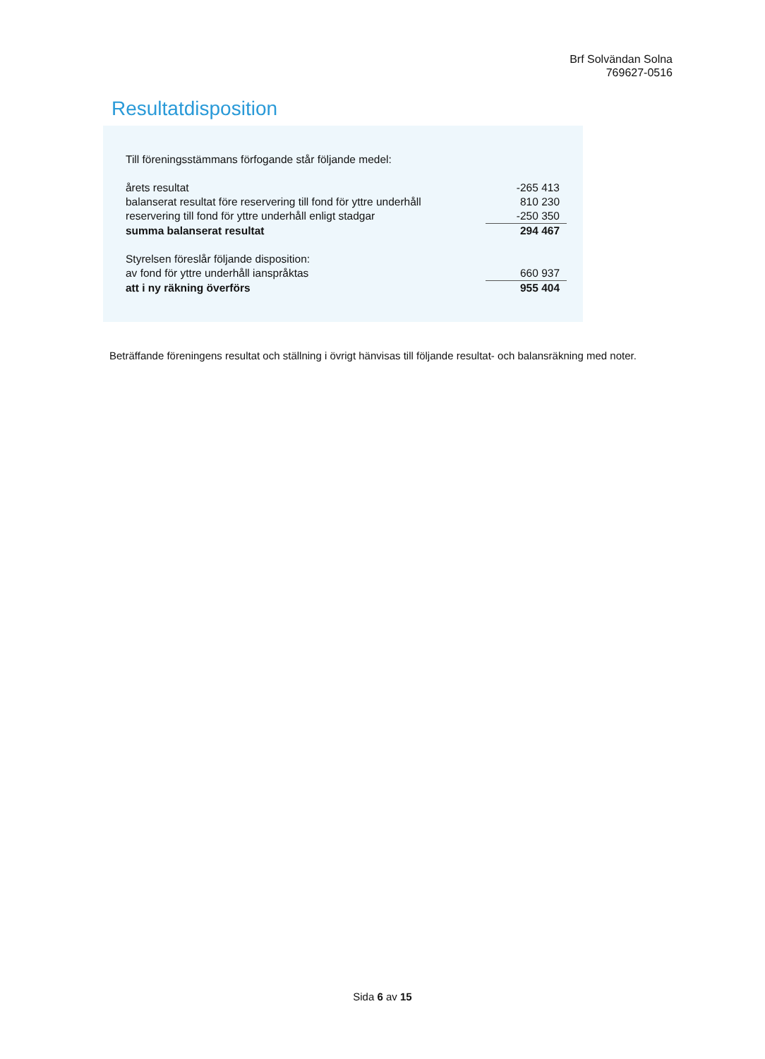Brf Solvändan Solna
769627-0516
Resultatdisposition
| Till föreningsstämmans förfogande står följande medel: | |
| årets resultat | -265 413 |
| balanserat resultat före reservering till fond för yttre underhåll | 810 230 |
| reservering till fond för yttre underhåll enligt stadgar | -250 350 |
| summa balanserat resultat | 294 467 |
| Styrelsen föreslår följande disposition: | |
| av fond för yttre underhåll ianspråktas | 660 937 |
| att i ny räkning överförs | 955 404 |
Beträffande föreningens resultat och ställning i övrigt hänvisas till följande resultat- och balansräkning med noter.
Sida 6 av 15